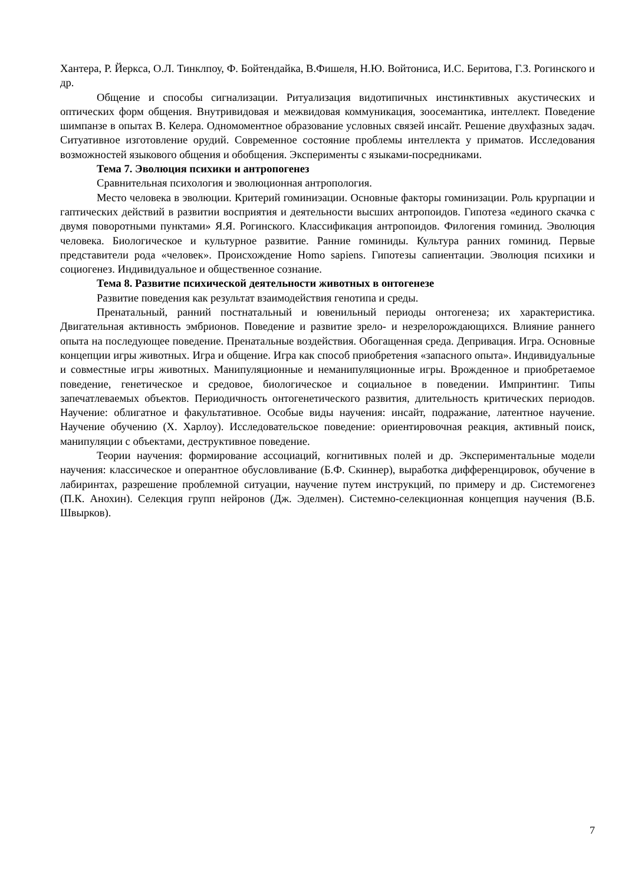Хантера, Р. Йеркса, О.Л. Тинклпоу, Ф. Бойтендайка, В.Фишеля, Н.Ю. Войтониса, И.С. Беритова, Г.З. Рогинского и др.
Общение и способы сигнализации. Ритуализация видотипичных инстинктивных акустических и оптических форм общения. Внутривидовая и межвидовая коммуникация, зоосемантика, интеллект. Поведение шимпанзе в опытах В. Келера. Одномоментное образование условных связей инсайт. Решение двухфазных задач. Ситуативное изготовление орудий. Современное состояние проблемы интеллекта у приматов. Исследования возможностей языкового общения и обобщения. Эксперименты с языками-посредниками.
Тема 7. Эволюция психики и антропогенез
Сравнительная психология и эволюционная антропология.
Место человека в эволюции. Критерий гоминиэации. Основные факторы гоминизации. Роль крурпации и гаптических действий в развитии восприятия и деятельности высших антропоидов. Гипотеза «единого скачка с двумя поворотными пунктами» Я.Я. Рогинского. Классификация антропоидов. Филогения гоминид. Эволюция человека. Биологическое и культурное развитие. Ранние гоминиды. Культура ранних гоминид. Первые представители рода «человек». Происхождение Homo sapiens. Гипотезы сапиентации. Эволюция психики и социогенез. Индивидуальное и общественное сознание.
Тема 8. Развитие психической деятельности животных в онтогенезе
Развитие поведения как результат взаимодействия генотипа и среды.
Пренатальный, ранний постнатальный и ювенильный периоды онтогенеза; их характеристика. Двигательная активность эмбрионов. Поведение и развитие зрело- и незрелорождающихся. Влияние раннего опыта на последующее поведение. Пренатальные воздействия. Обогащенная среда. Депривация. Игра. Основные концепции игры животных. Игра и общение. Игра как способ приобретения «запасного опыта». Индивидуальные и совместные игры животных. Манипуляционные и неманипуляционные игры. Врожденное и приобретаемое поведение, генетическое и средовое, биологическое и социальное в поведении. Импринтинг. Типы запечатлеваемых объектов. Периодичность онтогенетического развития, длительность критических периодов. Научение: облигатное и факультативное. Особые виды научения: инсайт, подражание, латентное научение. Научение обучению (Х. Харлоу). Исследовательское поведение: ориентировочная реакция, активный поиск, манипуляции с объектами, деструктивное поведение.
Теории научения: формирование ассоциаций, когнитивных полей и др. Экспериментальные модели научения: классическое и оперантное обусловливание (Б.Ф. Скиннер), выработка дифференцировок, обучение в лабиринтах, разрешение проблемной ситуации, научение путем инструкций, по примеру и др. Системогенез (П.К. Анохин). Селекция групп нейронов (Дж. Эделмен). Системно-селекционная концепция научения (В.Б. Швырков).
7